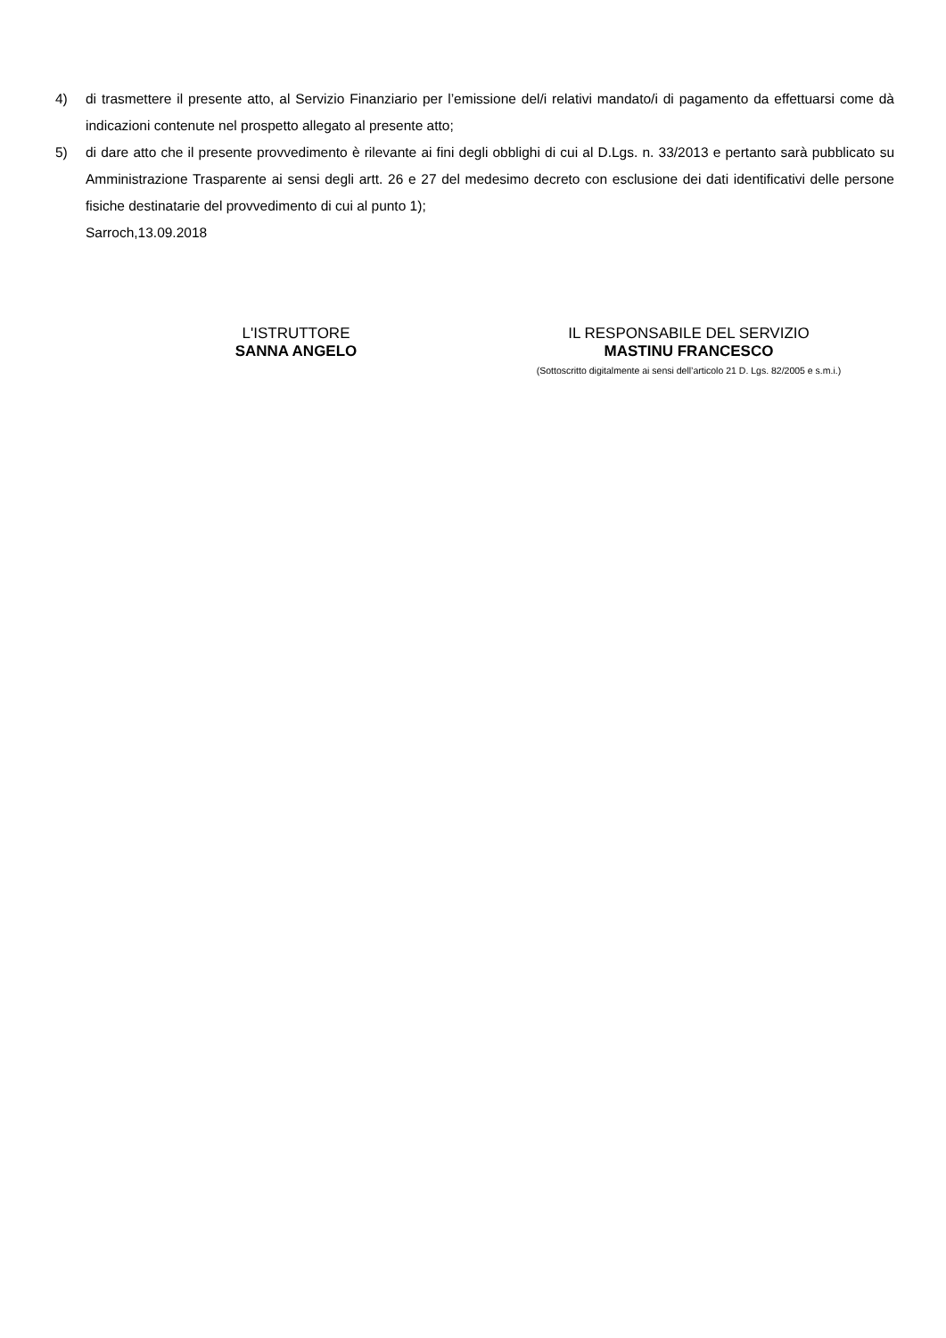4) di trasmettere il presente atto, al Servizio Finanziario per l’emissione del/i relativi mandato/i di pagamento da effettuarsi come dà indicazioni contenute nel prospetto allegato al presente atto;
5) di dare atto che il presente provvedimento è rilevante ai fini degli obblighi di cui al D.Lgs. n. 33/2013 e pertanto sarà pubblicato su Amministrazione Trasparente ai sensi degli artt. 26 e 27 del medesimo decreto con esclusione dei dati identificativi delle persone fisiche destinatarie del provvedimento di cui al punto 1);
Sarroch,13.09.2018
L'ISTRUTTORE
SANNA ANGELO
IL RESPONSABILE DEL SERVIZIO
MASTINU FRANCESCO
(Sottoscritto digitalmente ai sensi dell’articolo 21 D. Lgs. 82/2005 e s.m.i.)